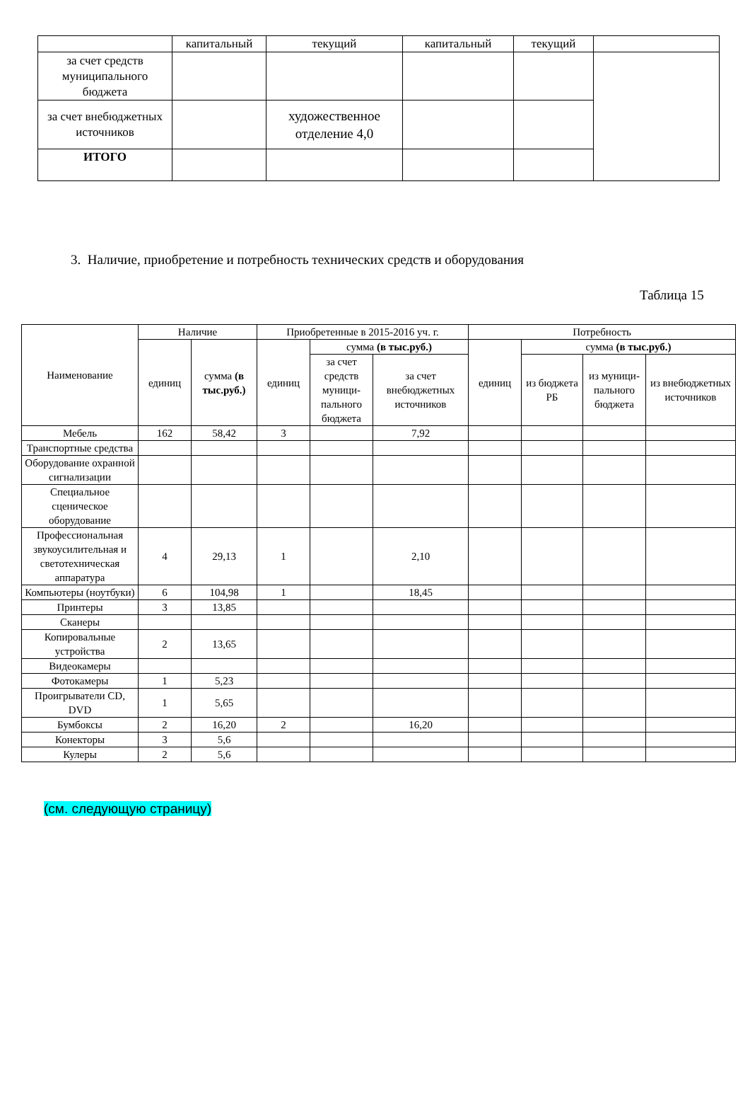| | капитальный | текущий | капитальный | текущий | |
| за счет средств муниципального бюджета | | | | | |
| за счет внебюджетных источников | | художественное отделение 4,0 | | | |
| ИТОГО | | | | | |
3. Наличие, приобретение и потребность технических средств и оборудования
Таблица 15
| Наименование | Наличие | | Приобретенные в 2015-2016 уч. г. | | | Потребность | | | |
| --- | --- | --- | --- | --- | --- | --- | --- | --- | --- |
| | единиц | сумма (в тыс.руб.) | единиц | сумма (в тыс.руб.) | | единиц | сумма (в тыс.руб.) | | |
| | | | | за счет средств муници-пального бюджета | за счет внебюджетных источников | | из бюджета РБ | из муници-пального бюджета | из внебюджетных источников |
| Мебель | 162 | 58,42 | 3 | | 7,92 | | | | |
| Транспортные средства | | | | | | | | | |
| Оборудование охранной сигнализации | | | | | | | | | |
| Специальное сценическое оборудование | | | | | | | | | |
| Профессиональная звукоусилительная и светотехническая аппаратура | 4 | 29,13 | 1 | | 2,10 | | | | |
| Компьютеры (ноутбуки) | 6 | 104,98 | 1 | | 18,45 | | | | |
| Принтеры | 3 | 13,85 | | | | | | | |
| Сканеры | | | | | | | | | |
| Копировальные устройства | 2 | 13,65 | | | | | | | |
| Видеокамеры | | | | | | | | | |
| Фотокамеры | 1 | 5,23 | | | | | | | |
| Проигрыватели CD, DVD | 1 | 5,65 | | | | | | | |
| Бумбоксы | 2 | 16,20 | 2 | | 16,20 | | | | |
| Конекторы | 3 | 5,6 | | | | | | | |
| Кулеры | 2 | 5,6 | | | | | | | |
(см. следующую страницу)